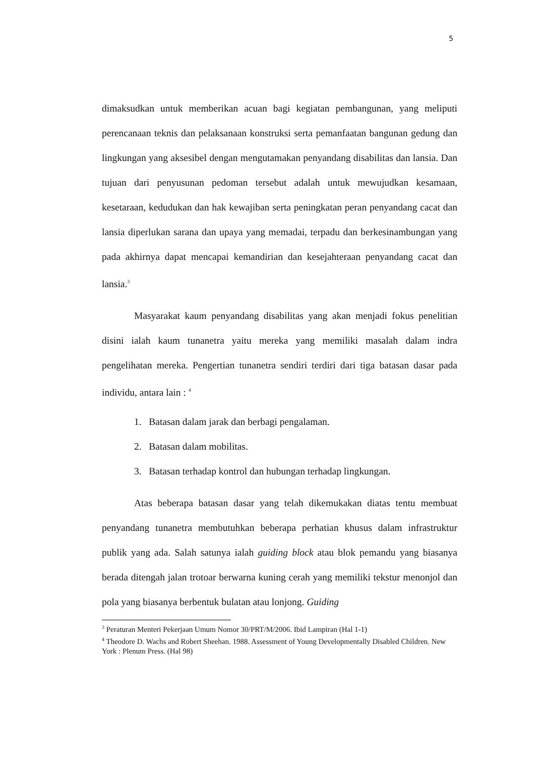5
dimaksudkan untuk memberikan acuan bagi kegiatan pembangunan, yang meliputi perencanaan teknis dan pelaksanaan konstruksi serta pemanfaatan bangunan gedung dan lingkungan yang aksesibel dengan mengutamakan penyandang disabilitas dan lansia. Dan tujuan dari penyusunan pedoman tersebut adalah untuk mewujudkan kesamaan, kesetaraan, kedudukan dan hak kewajiban serta peningkatan peran penyandang cacat dan lansia diperlukan sarana dan upaya yang memadai, terpadu dan berkesinambungan yang pada akhirnya dapat mencapai kemandirian dan kesejahteraan penyandang cacat dan lansia.<sup>3</sup>
Masyarakat kaum penyandang disabilitas yang akan menjadi fokus penelitian disini ialah kaum tunanetra yaitu mereka yang memiliki masalah dalam indra pengelihatan mereka. Pengertian tunanetra sendiri terdiri dari tiga batasan dasar pada individu, antara lain : <sup>4</sup>
1. Batasan dalam jarak dan berbagi pengalaman.
2. Batasan dalam mobilitas.
3. Batasan terhadap kontrol dan hubungan terhadap lingkungan.
Atas beberapa batasan dasar yang telah dikemukakan diatas tentu membuat penyandang tunanetra membutuhkan beberapa perhatian khusus dalam infrastruktur publik yang ada. Salah satunya ialah guiding block atau blok pemandu yang biasanya berada ditengah jalan trotoar berwarna kuning cerah yang memiliki tekstur menonjol dan pola yang biasanya berbentuk bulatan atau lonjong. Guiding
<sup>3</sup> Peraturan Menteri Pekerjaan Umum Nomor 30/PRT/M/2006. Ibid Lampiran (Hal 1-1)
<sup>4</sup> Theodore D. Wachs and Robert Sheehan. 1988. Assessment of Young Developmentally Disabled Children. New York : Plenum Press. (Hal 98)